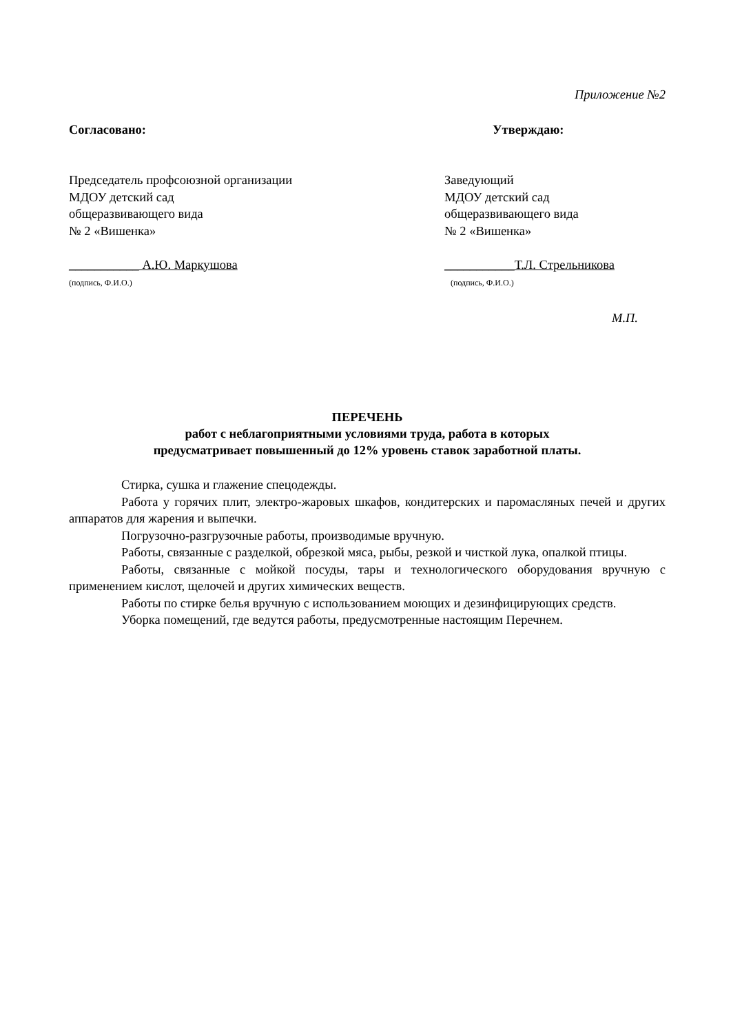Приложение №2
Согласовано:
Председатель профсоюзной организации
МДОУ детский сад
общеразвивающего вида
№ 2 «Вишенка»
___________ А.Ю. Маркушова
(подпись, Ф.И.О.)
Утверждаю:
Заведующий
МДОУ детский сад
общеразвивающего вида
№ 2 «Вишенка»
___________Т.Л. Стрельникова
(подпись, Ф.И.О.)
М.П.
ПЕРЕЧЕНЬ
работ с неблагоприятными условиями труда, работа в которых
предусматривает повышенный до 12% уровень ставок заработной платы.
Стирка, сушка и глажение спецодежды.
Работа у горячих плит, электро-жаровых шкафов, кондитерских и паромасляных печей и других аппаратов для жарения и выпечки.
Погрузочно-разгрузочные работы, производимые вручную.
Работы, связанные с разделкой, обрезкой мяса, рыбы, резкой и чисткой лука, опалкой птицы.
Работы, связанные с мойкой посуды, тары и технологического оборудования вручную с применением кислот, щелочей и других химических веществ.
Работы по стирке белья вручную с использованием моющих и дезинфицирующих средств.
Уборка помещений, где ведутся работы, предусмотренные настоящим Перечнем.